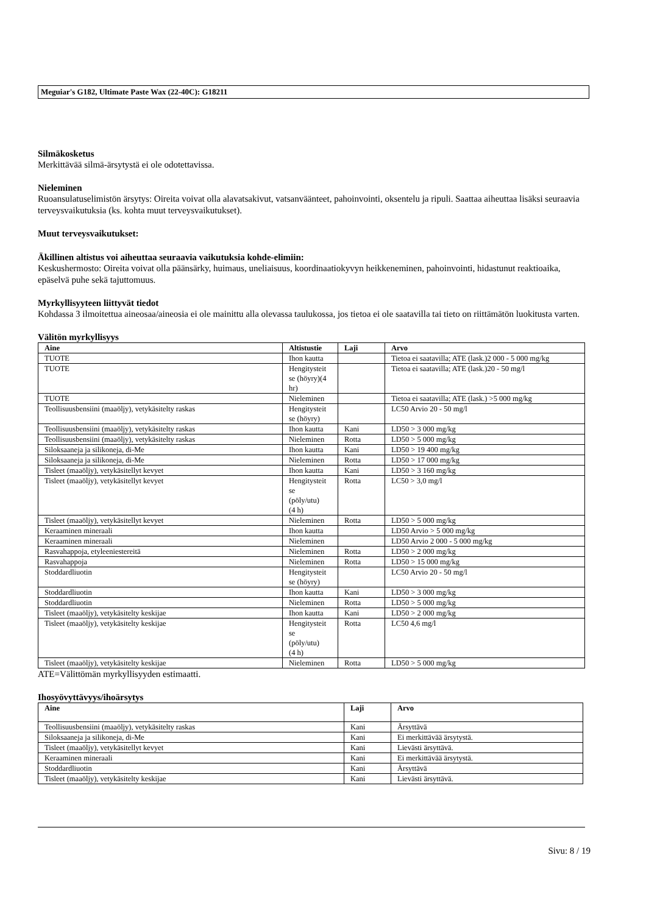Meguiar's G182, Ultimate Paste Wax (22-40C): G18211
Silmäkosketus
Merkittävää silmä-ärsytystä ei ole odotettavissa.
Nieleminen
Ruoansulatuselimistön ärsytys: Oireita voivat olla alavatsakivut, vatsanvääntеet, pahoinvointi, oksentelu ja ripuli. Saattaa aiheuttaa lisäksi seuraavia terveysvaikutuksia (ks. kohta muut terveysvaikutukset).
Muut terveysvaikutukset:
Äkillinen altistus voi aiheuttaa seuraavia vaikutuksia kohde-elimiin:
Keskushermosto: Oireita voivat olla päänsärky, huimaus, uneliaisuus, koordinaatiokyvyn heikkeneminen, pahoinvointi, hidastunut reaktioaika, epäselvä puhe sekä tajuttomuus.
Myrkyllisyyteen liittyvät tiedot
Kohdassa 3 ilmoitettua aineosaa/aineosia ei ole mainittu alla olevassa taulukossa, jos tietoa ei ole saatavilla tai tieto on riittämätön luokitusta varten.
Välitön myrkyllisyys
| Aine | Altistustie | Laji | Arvo |
| --- | --- | --- | --- |
| TUOTE | Ihon kautta | | Tietoa ei saatavilla; ATE (lask.)2 000 - 5 000 mg/kg |
| TUOTE | Hengitysteit se (höyry)(4 hr) | | Tietoa ei saatavilla; ATE (lask.)20 - 50 mg/l |
| TUOTE | Nieleminen | | Tietoa ei saatavilla; ATE (lask.) >5 000 mg/kg |
| Teollisuusbensiini (maaöljy), vetykäsitelty raskas | Hengitysteit se (höyry) | | LC50 Arvio 20 - 50 mg/l |
| Teollisuusbensiini (maaöljy), vetykäsitelty raskas | Ihon kautta | Kani | LD50 > 3 000 mg/kg |
| Teollisuusbensiini (maaöljy), vetykäsitelty raskas | Nieleminen | Rotta | LD50 > 5 000 mg/kg |
| Siloksaaneja ja silikoneja, di-Me | Ihon kautta | Kani | LD50 > 19 400 mg/kg |
| Siloksaaneja ja silikoneja, di-Me | Nieleminen | Rotta | LD50 > 17 000 mg/kg |
| Tisleet (maaöljy), vetykäsitellyt kevyet | Ihon kautta | Kani | LD50 > 3 160 mg/kg |
| Tisleet (maaöljy), vetykäsitellyt kevyet | Hengitysteit se (pöly/utu) (4 h) | Rotta | LC50 > 3,0 mg/l |
| Tisleet (maaöljy), vetykäsitellyt kevyet | Nieleminen | Rotta | LD50 > 5 000 mg/kg |
| Keraaminen mineraali | Ihon kautta | | LD50 Arvio > 5 000 mg/kg |
| Keraaminen mineraali | Nieleminen | | LD50 Arvio 2 000 - 5 000 mg/kg |
| Rasvahappoja, etyleeniestereitä | Nieleminen | Rotta | LD50 > 2 000 mg/kg |
| Rasvahappoja | Nieleminen | Rotta | LD50 > 15 000 mg/kg |
| Stoddardliuotin | Hengitysteit se (höyry) | | LC50 Arvio 20 - 50 mg/l |
| Stoddardliuotin | Ihon kautta | Kani | LD50 > 3 000 mg/kg |
| Stoddardliuotin | Nieleminen | Rotta | LD50 > 5 000 mg/kg |
| Tisleet (maaöljy), vetykäsitelty keskijae | Ihon kautta | Kani | LD50 > 2 000 mg/kg |
| Tisleet (maaöljy), vetykäsitelty keskijae | Hengitysteit se (pöly/utu) (4 h) | Rotta | LC50 4,6 mg/l |
| Tisleet (maaöljy), vetykäsitelty keskijae | Nieleminen | Rotta | LD50 > 5 000 mg/kg |
ATE=Välittömän myrkyllisyyden estimaatti.
Ihosyövyttävyys/ihoärsytys
| Aine | Laji | Arvo |
| --- | --- | --- |
| Teollisuusbensiini (maaöljy), vetykäsitelty raskas | Kani | Ärsyttävä |
| Siloksaaneja ja silikoneja, di-Me | Kani | Ei merkittävää ärsytystä. |
| Tisleet (maaöljy), vetykäsitellyt kevyet | Kani | Lievästi ärsyttävä. |
| Keraaminen mineraali | Kani | Ei merkittävää ärsytystä. |
| Stoddardliuotin | Kani | Ärsyttävä |
| Tisleet (maaöljy), vetykäsitelty keskijae | Kani | Lievästi ärsyttävä. |
Sivu: 8 / 19